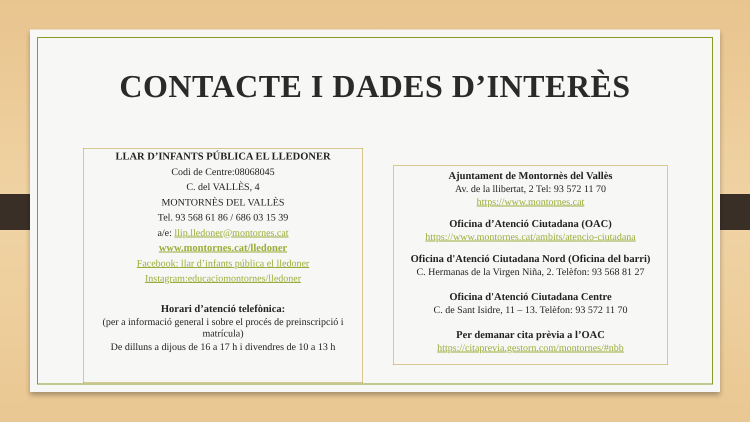CONTACTE I DADES D’INTERÈS
LLAR D’INFANTS PÚBLICA EL LLEDONER
Codi de Centre:08068045
C. del VALLÈS, 4
MONTORNÈS DEL VALLÈS
Tel. 93 568 61 86 / 686 03 15 39
a/e: llip.lledoner@montornes.cat
www.montornes.cat/lledoner
Facebook: llar d’infants pública el lledoner
Instagram:educaciomontornes/lledoner
Horari d’atenció telefònica:
(per a informació general i sobre el procés de preinscripció i matrícula)
De dilluns a dijous de 16 a 17 h i divendres de 10 a 13 h
Ajuntament de Montornès del Vallès
Av. de la llibertat, 2 Tel: 93 572 11 70
https://www.montornes.cat
Oficina d’Atenció Ciutadana (OAC)
https://www.montornes.cat/ambits/atencio-ciutadana
Oficina d'Atenció Ciutadana Nord (Oficina del barri)
C. Hermanas de la Virgen Niña, 2. Telèfon: 93 568 81 27
Oficina d'Atenció Ciutadana Centre
C. de Sant Isidre, 11 – 13. Telèfon: 93 572 11 70
Per demanar cita prèvia a l’OAC
https://citaprevia.gestorn.com/montornes/#nbb